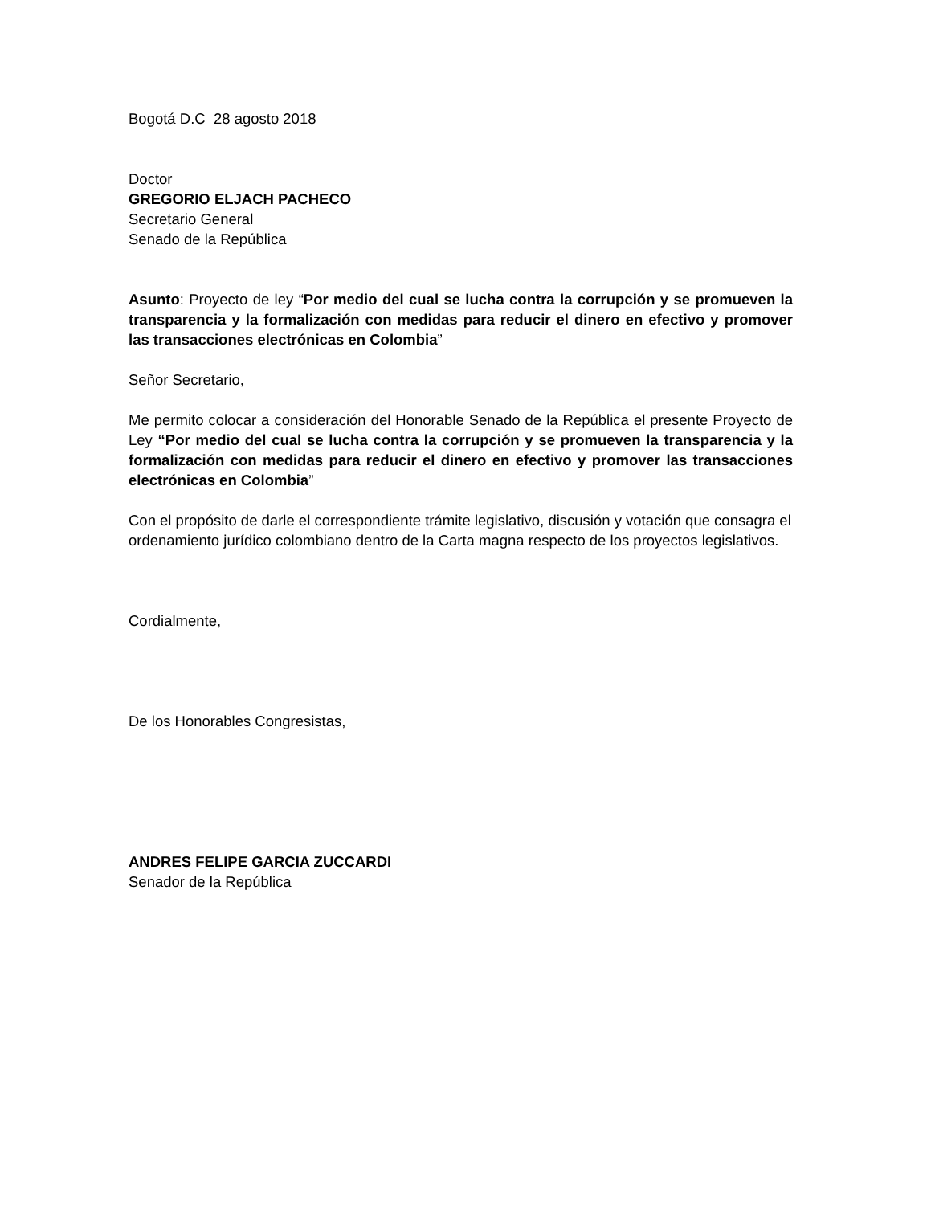Bogotá D.C 28 agosto 2018
Doctor
GREGORIO ELJACH PACHECO
Secretario General
Senado de la República
Asunto: Proyecto de ley “Por medio del cual se lucha contra la corrupción y se promueven la transparencia y la formalización con medidas para reducir el dinero en efectivo y promover las transacciones electrónicas en Colombia”
Señor Secretario,
Me permito colocar a consideración del Honorable Senado de la República el presente Proyecto de Ley “Por medio del cual se lucha contra la corrupción y se promueven la transparencia y la formalización con medidas para reducir el dinero en efectivo y promover las transacciones electrónicas en Colombia”
Con el propósito de darle el correspondiente trámite legislativo, discusión y votación que consagra el ordenamiento jurídico colombiano dentro de la Carta magna respecto de los proyectos legislativos.
Cordialmente,
De los Honorables Congresistas,
ANDRES FELIPE GARCIA ZUCCARDI
Senador de la República